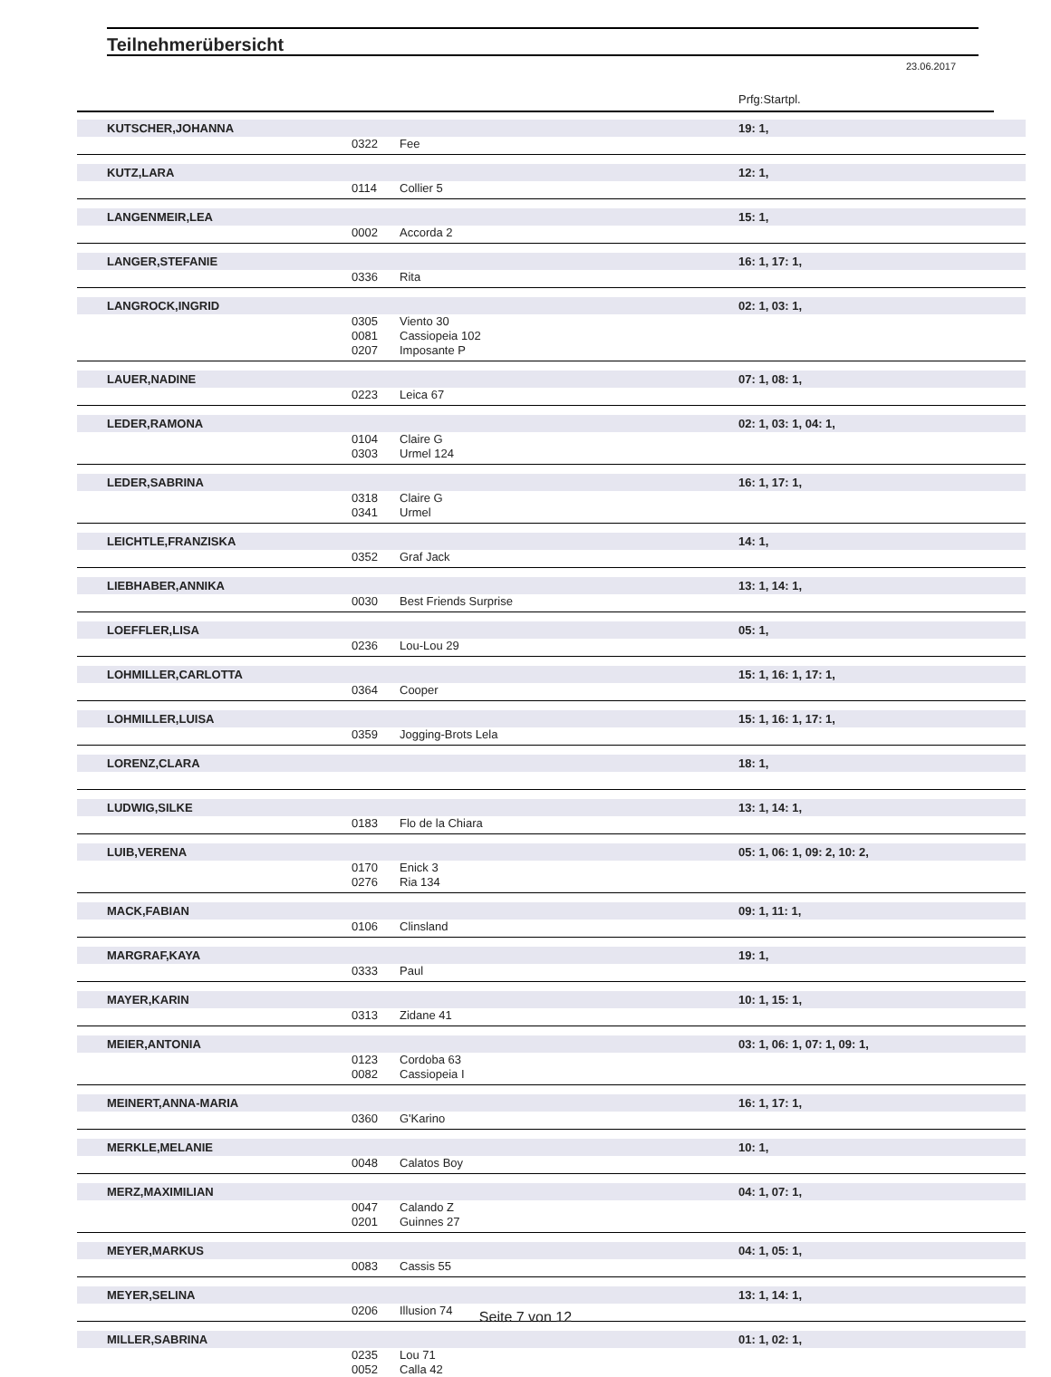Teilnehmerübersicht
23.06.2017
Prfg:Startpl.
| KUTSCHER,JOHANNA | | | 19: 1, |
| | 0322 | Fee | |
| KUTZ,LARA | | | 12: 1, |
| | 0114 | Collier 5 | |
| LANGENMEIR,LEA | | | 15: 1, |
| | 0002 | Accorda 2 | |
| LANGER,STEFANIE | | | 16: 1, 17: 1, |
| | 0336 | Rita | |
| LANGROCK,INGRID | | | 02: 1, 03: 1, |
| | 0305 | Viento 30 | |
| | 0081 | Cassiopeia 102 | |
| | 0207 | Imposante P | |
| LAUER,NADINE | | | 07: 1, 08: 1, |
| | 0223 | Leica 67 | |
| LEDER,RAMONA | | | 02: 1, 03: 1, 04: 1, |
| | 0104 | Claire G | |
| | 0303 | Urmel 124 | |
| LEDER,SABRINA | | | 16: 1, 17: 1, |
| | 0318 | Claire G | |
| | 0341 | Urmel | |
| LEICHTLE,FRANZISKA | | | 14: 1, |
| | 0352 | Graf Jack | |
| LIEBHABER,ANNIKA | | | 13: 1, 14: 1, |
| | 0030 | Best Friends Surprise | |
| LOEFFLER,LISA | | | 05: 1, |
| | 0236 | Lou-Lou 29 | |
| LOHMILLER,CARLOTTA | | | 15: 1, 16: 1, 17: 1, |
| | 0364 | Cooper | |
| LOHMILLER,LUISA | | | 15: 1, 16: 1, 17: 1, |
| | 0359 | Jogging-Brots Lela | |
| LORENZ,CLARA | | | 18: 1, |
| LUDWIG,SILKE | | | 13: 1, 14: 1, |
| | 0183 | Flo de la Chiara | |
| LUIB,VERENA | | | 05: 1, 06: 1, 09: 2, 10: 2, |
| | 0170 | Enick 3 | |
| | 0276 | Ria 134 | |
| MACK,FABIAN | | | 09: 1, 11: 1, |
| | 0106 | Clinsland | |
| MARGRAF,KAYA | | | 19: 1, |
| | 0333 | Paul | |
| MAYER,KARIN | | | 10: 1, 15: 1, |
| | 0313 | Zidane 41 | |
| MEIER,ANTONIA | | | 03: 1, 06: 1, 07: 1, 09: 1, |
| | 0123 | Cordoba 63 | |
| | 0082 | Cassiopeia I | |
| MEINERT,ANNA-MARIA | | | 16: 1, 17: 1, |
| | 0360 | G'Karino | |
| MERKLE,MELANIE | | | 10: 1, |
| | 0048 | Calatos Boy | |
| MERZ,MAXIMILIAN | | | 04: 1, 07: 1, |
| | 0047 | Calando Z | |
| | 0201 | Guinnes 27 | |
| MEYER,MARKUS | | | 04: 1, 05: 1, |
| | 0083 | Cassis 55 | |
| MEYER,SELINA | | | 13: 1, 14: 1, |
| | 0206 | Illusion 74 | |
| MILLER,SABRINA | | | 01: 1, 02: 1, |
| | 0235 | Lou 71 | |
| | 0052 | Calla 42 | |
Seite 7 von 12